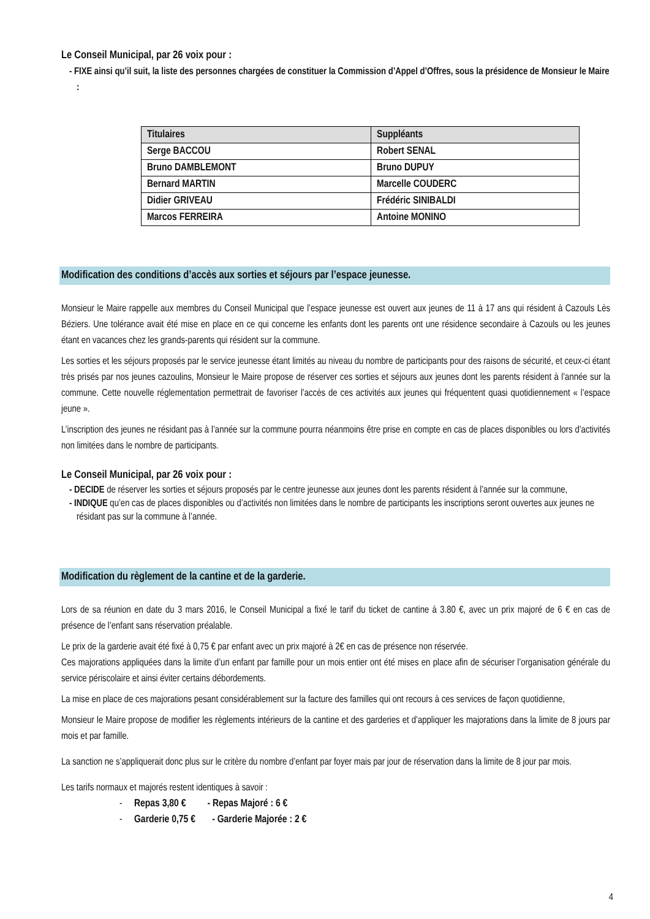Le Conseil Municipal, par 26 voix pour :
- FIXE ainsi qu’il suit, la liste des personnes chargées de constituer la Commission d’Appel d’Offres, sous la présidence de Monsieur le Maire :
| Titulaires | Suppléants |
| --- | --- |
| Serge BACCOU | Robert SENAL |
| Bruno DAMBLEMONT | Bruno DUPUY |
| Bernard MARTIN | Marcelle COUDERC |
| Didier GRIVEAU | Frédéric SINIBALDI |
| Marcos FERREIRA | Antoine MONINO |
Modification des conditions d’accès aux sorties et séjours par l’espace jeunesse.
Monsieur le Maire rappelle aux membres du Conseil Municipal que l’espace jeunesse est ouvert aux jeunes de 11 à 17 ans qui résident à Cazouls Lès Béziers. Une tolérance avait été mise en place en ce qui concerne les enfants dont les parents ont une résidence secondaire à Cazouls ou les jeunes étant en vacances chez les grands-parents qui résident sur la commune.
Les sorties et les séjours proposés par le service jeunesse étant limités au niveau du nombre de participants pour des raisons de sécurité, et ceux-ci étant très prisés par nos jeunes cazoulins, Monsieur le Maire propose de réserver ces sorties et séjours aux jeunes dont les parents résident à l’année sur la commune. Cette nouvelle réglementation permettrait de favoriser l’accès de ces activités aux jeunes qui fréquentent quasi quotidiennement « l’espace jeune ».
L’inscription des jeunes ne résidant pas à l’année sur la commune pourra néanmoins être prise en compte en cas de places disponibles ou lors d’activités non limitées dans le nombre de participants.
Le Conseil Municipal, par 26 voix pour :
- DECIDE de réserver les sorties et séjours proposés par le centre jeunesse aux jeunes dont les parents résident à l’année sur la commune,
- INDIQUE qu’en cas de places disponibles ou d’activités non limitées dans le nombre de participants les inscriptions seront ouvertes aux jeunes ne résidant pas sur la commune à l’année.
Modification du règlement de la cantine et de la garderie.
Lors de sa réunion en date du 3 mars 2016, le Conseil Municipal a fixé le tarif du ticket de cantine à 3.80 €, avec un prix majoré de 6 € en cas de présence de l’enfant sans réservation préalable.
Le prix de la garderie avait été fixé à 0,75 € par enfant avec un prix majoré à 2€ en cas de présence non réservée.
Ces majorations appliquées dans la limite d’un enfant par famille pour un mois entier ont été mises en place afin de sécuriser l’organisation générale du service périscolaire et ainsi éviter certains débordements.
La mise en place de ces majorations pesant considérablement sur la facture des familles qui ont recours à ces services de façon quotidienne,
Monsieur le Maire propose de modifier les règlements intérieurs de la cantine et des garderies et d’appliquer les majorations dans la limite de 8 jours par mois et par famille.
La sanction ne s’appliquerait donc plus sur le critère du nombre d’enfant par foyer mais par jour de réservation dans la limite de 8 jour par mois.
Les tarifs normaux et majorés restent identiques à savoir :
- Repas 3,80 € - Repas Majoré : 6 €
- Garderie 0,75 € - Garderie Majorée : 2 €
4